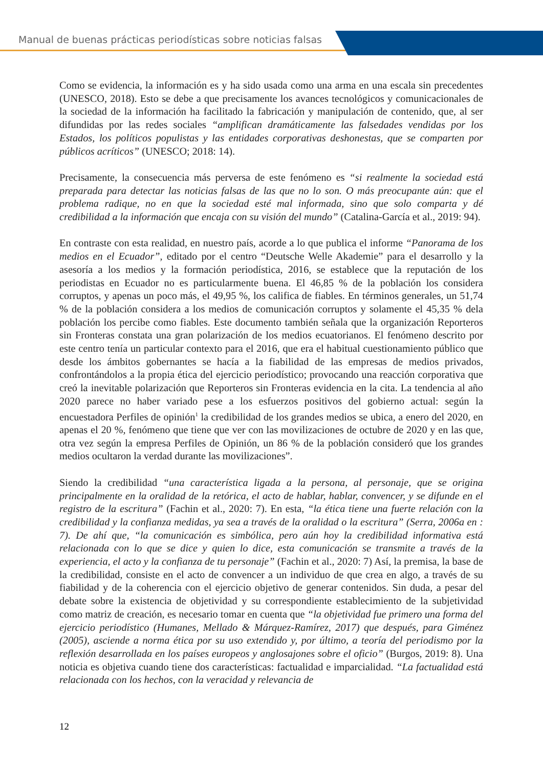Manual de buenas prácticas periodísticas sobre noticias falsas
Como se evidencia, la información es y ha sido usada como una arma en una escala sin precedentes (UNESCO, 2018). Esto se debe a que precisamente los avances tecnológicos y comunicacionales de la sociedad de la información ha facilitado la fabricación y manipulación de contenido, que, al ser difundidas por las redes sociales “amplifican dramáticamente las falsedades vendidas por los Estados, los políticos populistas y las entidades corporativas deshonestas, que se comparten por públicos acríticos” (UNESCO; 2018: 14).
Precisamente, la consecuencia más perversa de este fenómeno es “si realmente la sociedad está preparada para detectar las noticias falsas de las que no lo son. O más preocupante aún: que el problema radique, no en que la sociedad esté mal informada, sino que solo comparta y dé credibilidad a la información que encaja con su visión del mundo” (Catalina-García et al., 2019: 94).
En contraste con esta realidad, en nuestro país, acorde a lo que publica el informe “Panorama de los medios en el Ecuador”, editado por el centro “Deutsche Welle Akademie” para el desarrollo y la asesoría a los medios y la formación periodística, 2016, se establece que la reputación de los periodistas en Ecuador no es particularmente buena. El 46,85 % de la población los considera corruptos, y apenas un poco más, el 49,95 %, los califica de fiables. En términos generales, un 51,74 % de la población considera a los medios de comunicación corruptos y solamente el 45,35 % dela población los percibe como fiables. Este documento también señala que la organización Reporteros sin Fronteras constata una gran polarización de los medios ecuatorianos. El fenómeno descrito por este centro tenía un particular contexto para el 2016, que era el habitual cuestionamiento público que desde los ámbitos gobernantes se hacía a la fiabilidad de las empresas de medios privados, confrontándolos a la propia ética del ejercicio periodístico; provocando una reacción corporativa que creó la inevitable polarización que Reporteros sin Fronteras evidencia en la cita. La tendencia al año 2020 parece no haber variado pese a los esfuerzos positivos del gobierno actual: según la encuestadora Perfiles de opinión<sup>1</sup> la credibilidad de los grandes medios se ubica, a enero del 2020, en apenas el 20 %, fenómeno que tiene que ver con las movilizaciones de octubre de 2020 y en las que, otra vez según la empresa Perfiles de Opinión, un 86 % de la población consideró que los grandes medios ocultaron la verdad durante las movilizaciones”.
Siendo la credibilidad “una característica ligada a la persona, al personaje, que se origina principalmente en la oralidad de la retórica, el acto de hablar, hablar, convencer, y se difunde en el registro de la escritura” (Fachin et al., 2020: 7). En esta, “la ética tiene una fuerte relación con la credibilidad y la confianza medidas, ya sea a través de la oralidad o la escritura” (Serra, 2006a en : 7). De ahí que, “la comunicación es simbólica, pero aún hoy la credibilidad informativa está relacionada con lo que se dice y quien lo dice, esta comunicación se transmite a través de la experiencia, el acto y la confianza de tu personaje” (Fachin et al., 2020: 7) Así, la premisa, la base de la credibilidad, consiste en el acto de convencer a un individuo de que crea en algo, a través de su fiabilidad y de la coherencia con el ejercicio objetivo de generar contenidos. Sin duda, a pesar del debate sobre la existencia de objetividad y su correspondiente establecimiento de la subjetividad como matriz de creación, es necesario tomar en cuenta que “la objetividad fue primero una forma del ejercicio periodístico (Humanes, Mellado & Márquez-Ramírez, 2017) que después, para Giménez (2005), asciende a norma ética por su uso extendido y, por último, a teoría del periodismo por la reflexión desarrollada en los países europeos y anglosajones sobre el oficio” (Burgos, 2019: 8). Una noticia es objetiva cuando tiene dos características: factualidad e imparcialidad. “La factualidad está relacionada con los hechos, con la veracidad y relevancia de
12